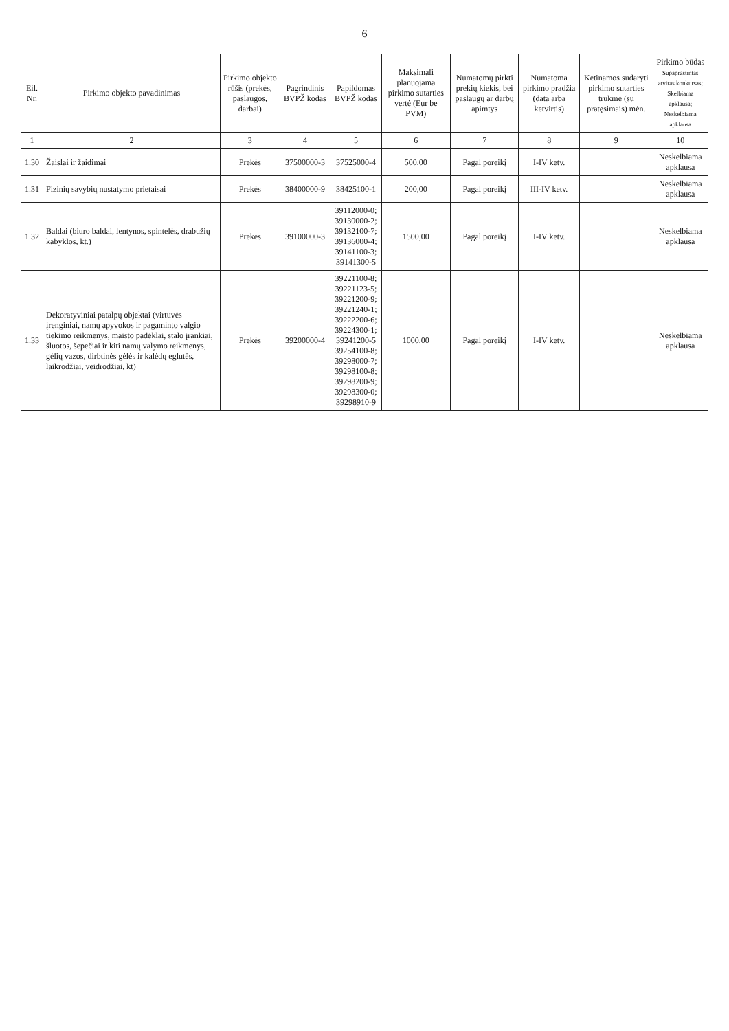6
| Eil. Nr. | Pirkimo objekto pavadinimas | Pirkimo objekto rūšis (prekės, paslaugos, darbai) | Pagrindinis BVPŽ kodas | Papildomas BVPŽ kodas | Maksimali planuojama pirkimo sutarties vertė (Eur be PVM) | Numatomų pirkti prekių kiekis, bei paslaugų ar darbų apimtys | Numatoma pirkimo pradžia (data arba ketvirtis) | Ketinamos sudaryti pirkimo sutarties trukmė (su pratęsimais) mėn. | Pirkimo būdas Supaprastintas atviras konkursas; Skelbiama apklausa; Neskelbiama apklausa |
| --- | --- | --- | --- | --- | --- | --- | --- | --- | --- |
| 1 | 2 | 3 | 4 | 5 | 6 | 7 | 8 | 9 | 10 |
| 1.30 | Žaislai ir žaidimai | Prekės | 37500000-3 | 37525000-4 | 500,00 | Pagal poreikį | I-IV ketv. | | Neskelbiama apklausa |
| 1.31 | Fizinių savybių nustatymo prietaisai | Prekės | 38400000-9 | 38425100-1 | 200,00 | Pagal poreikį | III-IV ketv. | | Neskelbiama apklausa |
| 1.32 | Baldai (biuro baldai, lentynos, spintelės, drabužių kabyklos, kt.) | Prekės | 39100000-3 | 39112000-0; 39130000-2; 39132100-7; 39136000-4; 39141100-3; 39141300-5 | 1500,00 | Pagal poreikį | I-IV ketv. | | Neskelbiama apklausa |
| 1.33 | Dekoratyviniai patalpų objektai (virtuvės įrenginiai, namų apyvokos ir pagaminto valgio tiekimo reikmenys, maisto padėklai, stalo įrankiai, šluotos, šepečiai ir kiti namų valymo reikmenys, gėlių vazos, dirbtinės gėlės ir kalėdų eglutės, laikrodžiai, veidrodžiai, kt) | Prekės | 39200000-4 | 39221100-8; 39221123-5; 39221200-9; 39221240-1; 39222200-6; 39224300-1; 39241200-5 39254100-8; 39298000-7; 39298100-8; 39298200-9; 39298300-0; 39298910-9 | 1000,00 | Pagal poreikį | I-IV ketv. | | Neskelbiama apklausa |